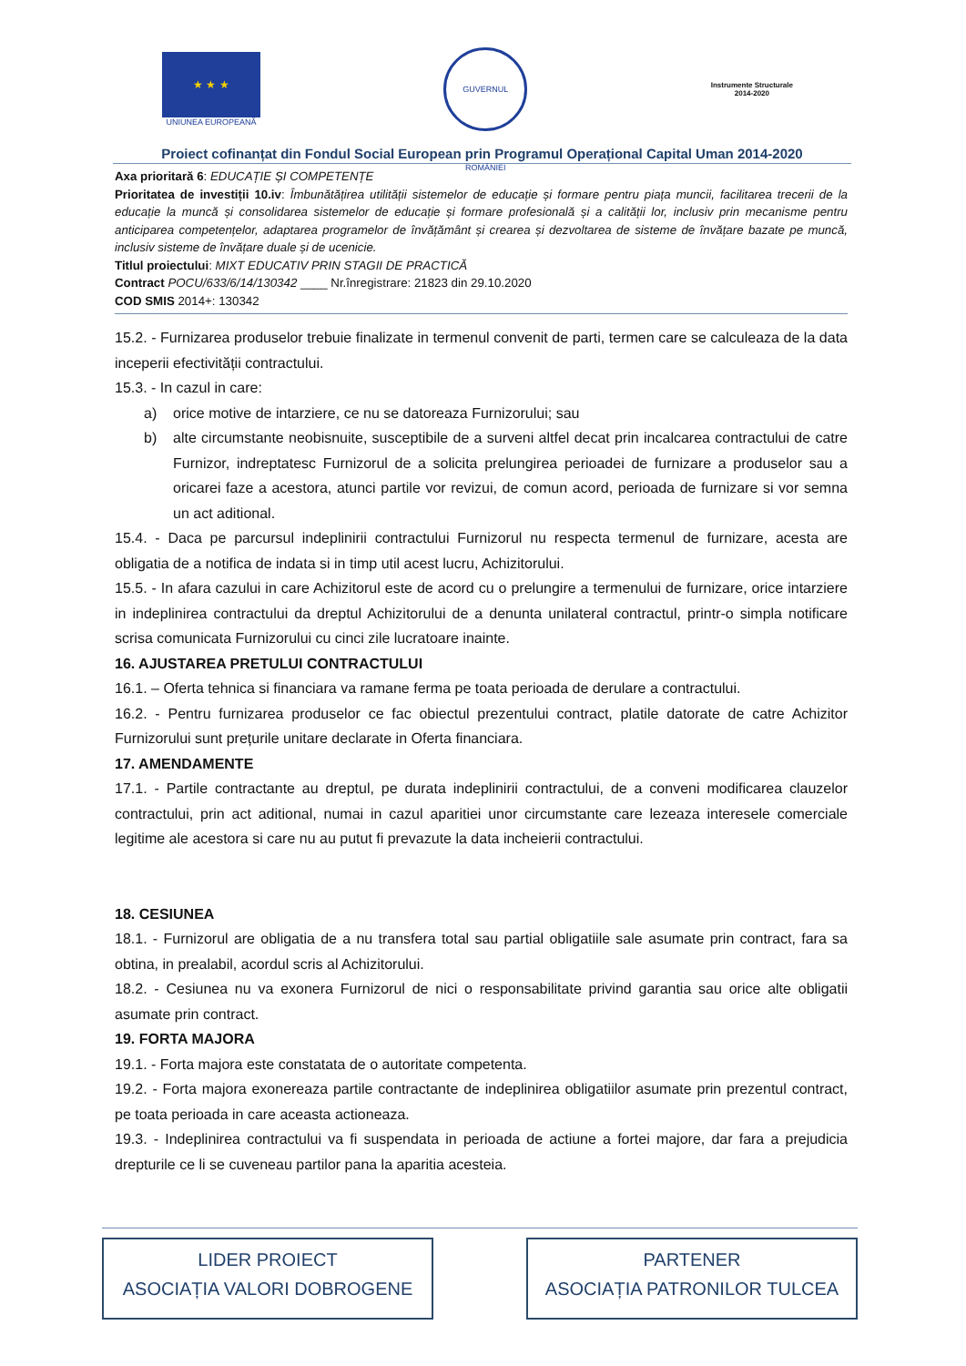★ ★ ★
UNIUNEA EUROPEANĂ
GUVERNUL ROMÂNIEI
Instrumente Structurale
2014-2020
Proiect cofinanțat din Fondul Social European prin Programul Operațional Capital Uman 2014-2020
Axa prioritară 6: EDUCAȚIE ȘI COMPETENȚE
Prioritatea de investiții 10.iv: Îmbunătățirea utilității sistemelor de educație și formare pentru piața muncii, facilitarea trecerii de la educație la muncă și consolidarea sistemelor de educație și formare profesională și a calității lor, inclusiv prin mecanisme pentru anticiparea competențelor, adaptarea programelor de învățământ și crearea și dezvoltarea de sisteme de învățare bazate pe muncă, inclusiv sisteme de învățare duale și de ucenicie.
Titlul proiectului: MIXT EDUCATIV PRIN STAGII DE PRACTICĂ
Contract POCU/633/6/14/130342 ____ Nr.înregistrare: 21823 din 29.10.2020
COD SMIS 2014+: 130342
15.2. - Furnizarea produselor trebuie finalizate in termenul convenit de parti, termen care se calculeaza de la data inceperii efectivității contractului.
15.3. - In cazul in care:
a) orice motive de intarziere, ce nu se datoreaza Furnizorului; sau
b) alte circumstante neobisnuite, susceptibile de a surveni altfel decat prin incalcarea contractului de catre Furnizor, indreptatesc Furnizorul de a solicita prelungirea perioadei de furnizare a produselor sau a oricarei faze a acestora, atunci partile vor revizui, de comun acord, perioada de furnizare si vor semna un act aditional.
15.4. - Daca pe parcursul indeplinirii contractului Furnizorul nu respecta termenul de furnizare, acesta are obligatia de a notifica de indata si in timp util acest lucru, Achizitorului.
15.5. - In afara cazului in care Achizitorul este de acord cu o prelungire a termenului de furnizare, orice intarziere in indeplinirea contractului da dreptul Achizitorului de a denunta unilateral contractul, printr-o simpla notificare scrisa comunicata Furnizorului cu cinci zile lucratoare inainte.
16. AJUSTAREA PRETULUI CONTRACTULUI
16.1. – Oferta tehnica si financiara va ramane ferma pe toata perioada de derulare a contractului.
16.2. - Pentru furnizarea produselor ce fac obiectul prezentului contract, platile datorate de catre Achizitor Furnizorului sunt prețurile unitare declarate in Oferta financiara.
17. AMENDAMENTE
17.1. - Partile contractante au dreptul, pe durata indeplinirii contractului, de a conveni modificarea clauzelor contractului, prin act aditional, numai in cazul aparitiei unor circumstante care lezeaza interesele comerciale legitime ale acestora si care nu au putut fi prevazute la data incheierii contractului.
18. CESIUNEA
18.1. - Furnizorul are obligatia de a nu transfera total sau partial obligatiile sale asumate prin contract, fara sa obtina, in prealabil, acordul scris al Achizitorului.
18.2. - Cesiunea nu va exonera Furnizorul de nici o responsabilitate privind garantia sau orice alte obligatii asumate prin contract.
19. FORTA MAJORA
19.1. - Forta majora este constatata de o autoritate competenta.
19.2. - Forta majora exonereaza partile contractante de indeplinirea obligatiilor asumate prin prezentul contract, pe toata perioada in care aceasta actioneaza.
19.3. - Indeplinirea contractului va fi suspendata in perioada de actiune a fortei majore, dar fara a prejudicia drepturile ce li se cuveneau partilor pana la aparitia acesteia.
LIDER PROIECT
ASOCIAȚIA VALORI DOBROGENE
PARTENER
ASOCIAȚIA PATRONILOR TULCEA